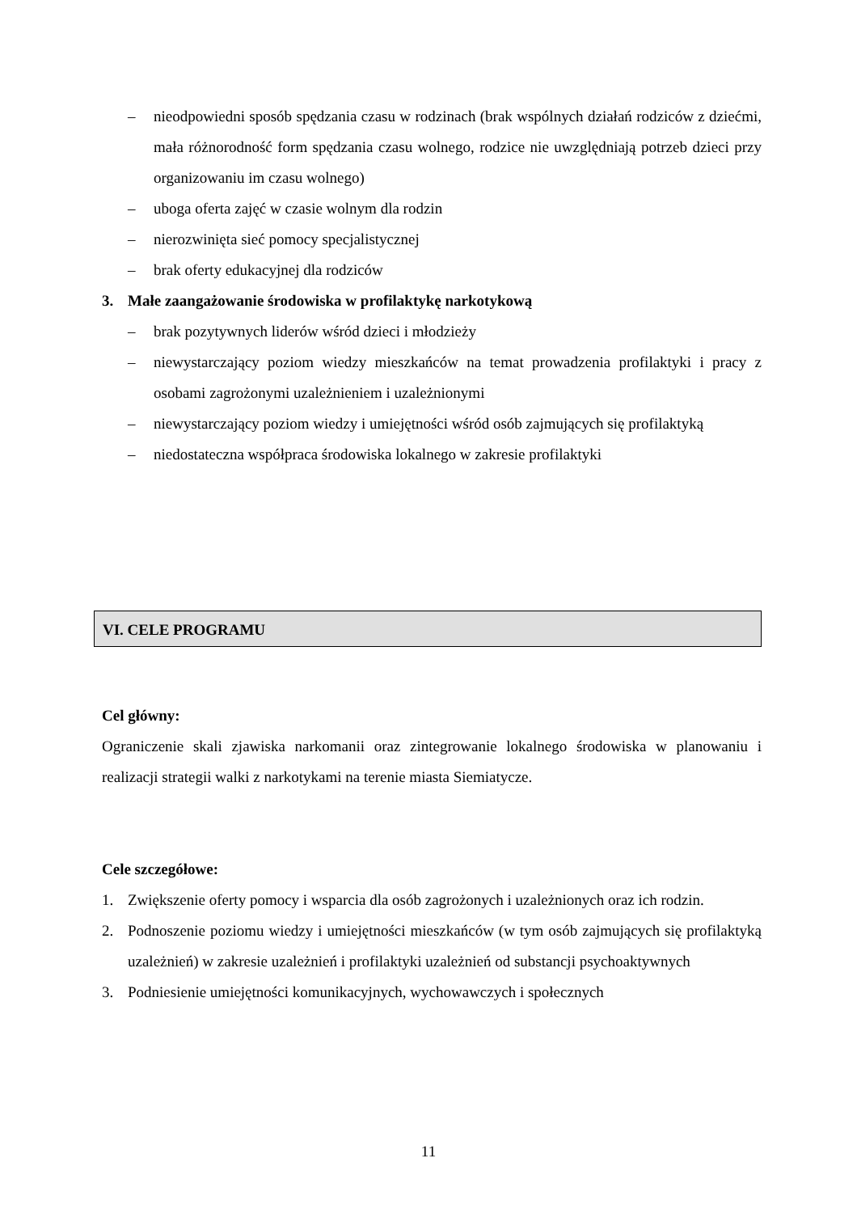– nieodpowiedni sposób spędzania czasu w rodzinach (brak wspólnych działań rodziców z dziećmi, mała różnorodność form spędzania czasu wolnego, rodzice nie uwzględniają potrzeb dzieci przy organizowaniu im czasu wolnego)
– uboga oferta zajęć w czasie wolnym dla rodzin
– nierozwinięta sieć pomocy specjalistycznej
– brak oferty edukacyjnej dla rodziców
3. Małe zaangażowanie środowiska w profilaktykę narkotykową
– brak pozytywnych liderów wśród dzieci i młodzieży
– niewystarczający poziom wiedzy mieszkańców na temat prowadzenia profilaktyki i pracy z osobami zagrożonymi uzależnieniem i uzależnionymi
– niewystarczający poziom wiedzy i umiejętności wśród osób zajmujących się profilaktyką
– niedostateczna współpraca środowiska lokalnego w zakresie profilaktyki
VI. CELE PROGRAMU
Cel główny:
Ograniczenie skali zjawiska narkomanii oraz zintegrowanie lokalnego środowiska w planowaniu i realizacji strategii walki z narkotykami na terenie miasta Siemiatycze.
Cele szczegółowe:
1. Zwiększenie oferty pomocy i wsparcia dla osób zagrożonych i uzależnionych oraz ich rodzin.
2. Podnoszenie poziomu wiedzy i umiejętności mieszkańców (w tym osób zajmujących się profilaktyką uzależnień) w zakresie uzależnień i profilaktyki uzależnień od substancji psychoaktywnych
3. Podniesienie umiejętności komunikacyjnych, wychowawczych i społecznych
11